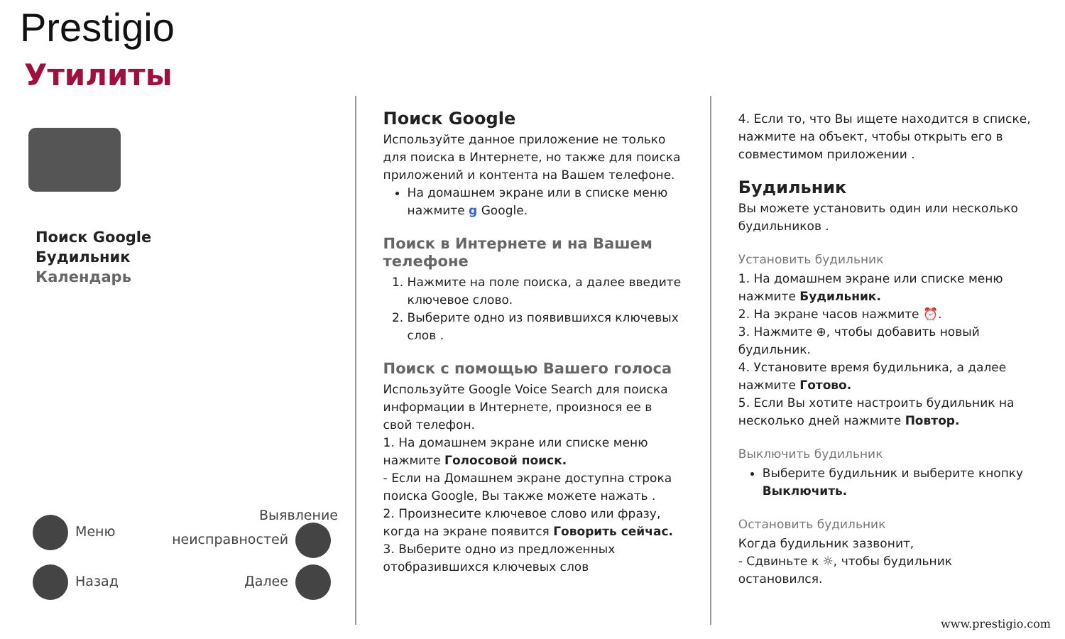Prestigio
Утилиты
Поиск Google
Будильник
Календарь
Меню Выявление
неисправностей
Назад Далее
Поиск Google
Используйте данное приложение не только для поиска в Интернете, но также для поиска приложений и контента на Вашем телефоне.
На домашнем экране или в списке меню нажмите g Google.
Поиск в Интернете и на Вашем телефоне
1. Нажмите на поле поиска, а далее введите ключевое слово.
2. Выберите одно из появившихся ключевых слов .
Поиск с помощью Вашего голоса
Используйте Google Voice Search для поиска информации в Интернете, произнося ее в свой телефон.
1. На домашнем экране или списке меню нажмите Голосовой поиск.
- Если на Домашнем экране доступна строка поиска Google, Вы также можете нажать .
2. Произнесите ключевое слово или фразу, когда на экране появится Говорить сейчас.
3. Выберите одно из предложенных отобразившихся ключевых слов
4. Если то, что Вы ищете находится в списке, нажмите на объект, чтобы открыть его в совместимом приложении .
Будильник
Вы можете установить один или несколько будильников .
Установить будильник
1. На домашнем экране или списке меню нажмите Будильник.
2. На экране часов нажмите ⏰.
3. Нажмите ⊕, чтобы добавить новый будильник.
4. Установите время будильника, а далее нажмите Готово.
5. Если Вы хотите настроить будильник на несколько дней нажмите Повтор.
Выключить будильник
Выберите будильник и выберите кнопку Выключить.
Остановить будильник
Когда будильник зазвонит,
- Сдвиньте к ☼, чтобы будильник остановился.
www.prestigio.com